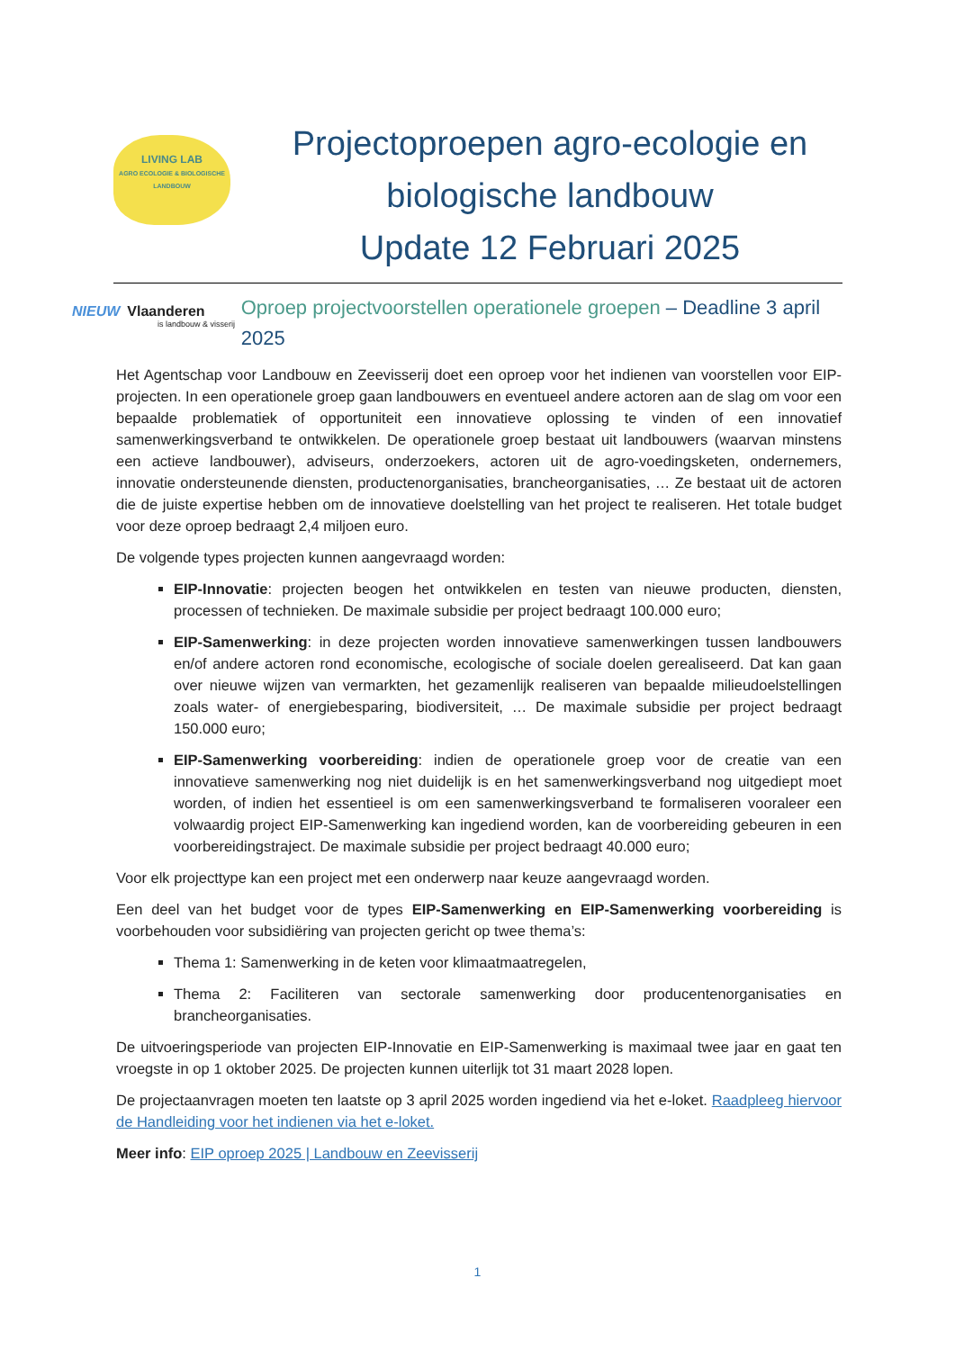LIVING LAB
AGRO ECOLOGIE & BIOLOGISCHE LANDBOUW
Projectoproepen agro-ecologie en
biologische landbouw
Update 12 Februari 2025
NIEUW Vlaanderen
is landbouw & visserij
Oproep projectvoorstellen operationele groepen – Deadline 3 april 2025
Het Agentschap voor Landbouw en Zeevisserij doet een oproep voor het indienen van voorstellen voor EIP-projecten. In een operationele groep gaan landbouwers en eventueel andere actoren aan de slag om voor een bepaalde problematiek of opportuniteit een innovatieve oplossing te vinden of een innovatief samenwerkingsverband te ontwikkelen. De operationele groep bestaat uit landbouwers (waarvan minstens een actieve landbouwer), adviseurs, onderzoekers, actoren uit de agro-voedingsketen, ondernemers, innovatie ondersteunende diensten, productenorganisaties, brancheorganisaties, … Ze bestaat uit de actoren die de juiste expertise hebben om de innovatieve doelstelling van het project te realiseren. Het totale budget voor deze oproep bedraagt 2,4 miljoen euro.
De volgende types projecten kunnen aangevraagd worden:
EIP-Innovatie: projecten beogen het ontwikkelen en testen van nieuwe producten, diensten, processen of technieken. De maximale subsidie per project bedraagt 100.000 euro;
EIP-Samenwerking: in deze projecten worden innovatieve samenwerkingen tussen landbouwers en/of andere actoren rond economische, ecologische of sociale doelen gerealiseerd. Dat kan gaan over nieuwe wijzen van vermarkten, het gezamenlijk realiseren van bepaalde milieudoelstellingen zoals water- of energiebesparing, biodiversiteit, … De maximale subsidie per project bedraagt 150.000 euro;
EIP-Samenwerking voorbereiding: indien de operationele groep voor de creatie van een innovatieve samenwerking nog niet duidelijk is en het samenwerkingsverband nog uitgediept moet worden, of indien het essentieel is om een samenwerkingsverband te formaliseren vooraleer een volwaardig project EIP-Samenwerking kan ingediend worden, kan de voorbereiding gebeuren in een voorbereidingstraject. De maximale subsidie per project bedraagt 40.000 euro;
Voor elk projecttype kan een project met een onderwerp naar keuze aangevraagd worden.
Een deel van het budget voor de types EIP-Samenwerking en EIP-Samenwerking voorbereiding is voorbehouden voor subsidiëring van projecten gericht op twee thema’s:
Thema 1: Samenwerking in de keten voor klimaatmaatregelen,
Thema 2: Faciliteren van sectorale samenwerking door producentenorganisaties en brancheorganisaties.
De uitvoeringsperiode van projecten EIP-Innovatie en EIP-Samenwerking is maximaal twee jaar en gaat ten vroegste in op 1 oktober 2025. De projecten kunnen uiterlijk tot 31 maart 2028 lopen.
De projectaanvragen moeten ten laatste op 3 april 2025 worden ingediend via het e-loket. Raadpleeg hiervoor de Handleiding voor het indienen via het e-loket.
Meer info: EIP oproep 2025 | Landbouw en Zeevisserij
1